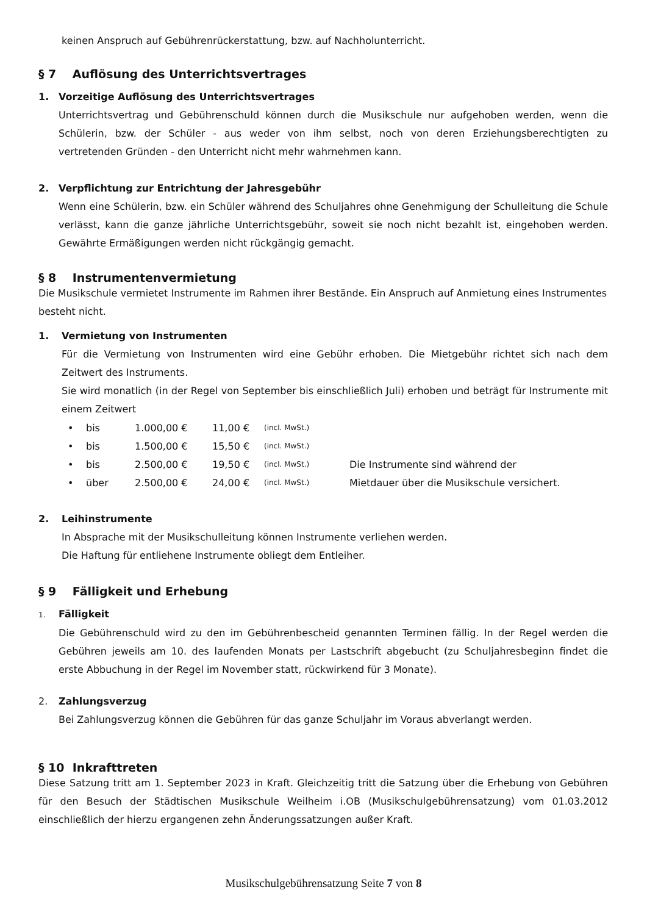keinen Anspruch auf Gebührenrückerstattung, bzw. auf Nachholunterricht.
§ 7 Auflösung des Unterrichtsvertrages
1. Vorzeitige Auflösung des Unterrichtsvertrages
Unterrichtsvertrag und Gebührenschuld können durch die Musikschule nur aufgehoben werden, wenn die Schülerin, bzw. der Schüler - aus weder von ihm selbst, noch von deren Erziehungsberechtigten zu vertretenden Gründen - den Unterricht nicht mehr wahrnehmen kann.
2. Verpflichtung zur Entrichtung der Jahresgebühr
Wenn eine Schülerin, bzw. ein Schüler während des Schuljahres ohne Genehmigung der Schulleitung die Schule verlässt, kann die ganze jährliche Unterrichtsgebühr, soweit sie noch nicht bezahlt ist, eingehoben werden. Gewährte Ermäßigungen werden nicht rückgängig gemacht.
§ 8 Instrumentenvermietung
Die Musikschule vermietet Instrumente im Rahmen ihrer Bestände. Ein Anspruch auf Anmietung eines Instrumentes besteht nicht.
1. Vermietung von Instrumenten
Für die Vermietung von Instrumenten wird eine Gebühr erhoben. Die Mietgebühr richtet sich nach dem Zeitwert des Instruments.
Sie wird monatlich (in der Regel von September bis einschließlich Juli) erhoben und beträgt für Instrumente mit einem Zeitwert
| • | bis | 1.000,00 € | 11,00 € | (incl. MwSt.) | |
| • | bis | 1.500,00 € | 15,50 € | (incl. MwSt.) | |
| • | bis | 2.500,00 € | 19,50 € | (incl. MwSt.) | Die Instrumente sind während der |
| • | über | 2.500,00 € | 24,00 € | (incl. MwSt.) | Mietdauer über die Musikschule versichert. |
2. Leihinstrumente
In Absprache mit der Musikschulleitung können Instrumente verliehen werden.
Die Haftung für entliehene Instrumente obliegt dem Entleiher.
§ 9 Fälligkeit und Erhebung
1. Fälligkeit
Die Gebührenschuld wird zu den im Gebührenbescheid genannten Terminen fällig. In der Regel werden die Gebühren jeweils am 10. des laufenden Monats per Lastschrift abgebucht (zu Schuljahresbeginn findet die erste Abbuchung in der Regel im November statt, rückwirkend für 3 Monate).
2. Zahlungsverzug
Bei Zahlungsverzug können die Gebühren für das ganze Schuljahr im Voraus abverlangt werden.
§ 10 Inkrafttreten
Diese Satzung tritt am 1. September 2023 in Kraft. Gleichzeitig tritt die Satzung über die Erhebung von Gebühren für den Besuch der Städtischen Musikschule Weilheim i.OB (Musikschulgebührensatzung) vom 01.03.2012 einschließlich der hierzu ergangenen zehn Änderungssatzungen außer Kraft.
Musikschulgebührensatzung Seite 7 von 8